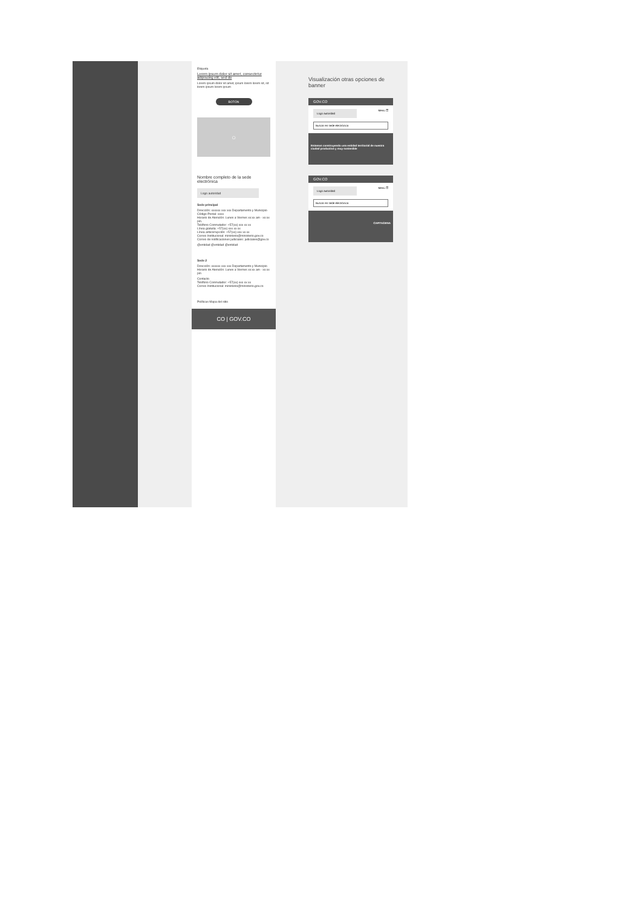Etiqueta
Lorem ipsum dolor sit amet, consectetur adipiscing elit, sed do
Lorem ipsum dolor sit amet, ipsum lorem lorem sit, sit lorem ipsum lorem ipsum
BOTÓN
○
Nombre completo de la sede electrónica
Logo autoridad
Sede principal
Dirección: xxxxxx xxx xxx Departamento y Municipio
Código Postal: xxxx
Horario de Atención: Lunes a Viernes xx:xx am - xx:xx pm.
Teléfono Conmutador: +57(xx) xxx xx xx
Línea gratuita: +57(xx) xxx xx xx
Línea anticorrupción: +57(xx) xxx xx xx
Correo Institucional: ministerio@ministerio.gov.co
Correo de notificaciones judiciales: judiciales@gov.co
@entidad @entidad @entidad
Sede 2
Dirección: xxxxxx xxx xxx Departamento y Municipio
Horario de Atención: Lunes a Viernes xx:xx am - xx:xx pm
Contacto
Teléfono Conmutador: +57(xx) xxx xx xx
Correo Institucional: ministerio@ministerio.gov.co
Políticas Mapa del sitio
CO | GOV.CO
Visualización otras opciones de banner
GOV.CO
Logo autoridad Menú ☰
Buscar en sede electrónica
Estamos construyendo una entidad territorial de nuestra ciudad productiva y muy sostenible
GOV.CO
Logo autoridad Menú ☰
Buscar en sede electrónica
CARTAGENA